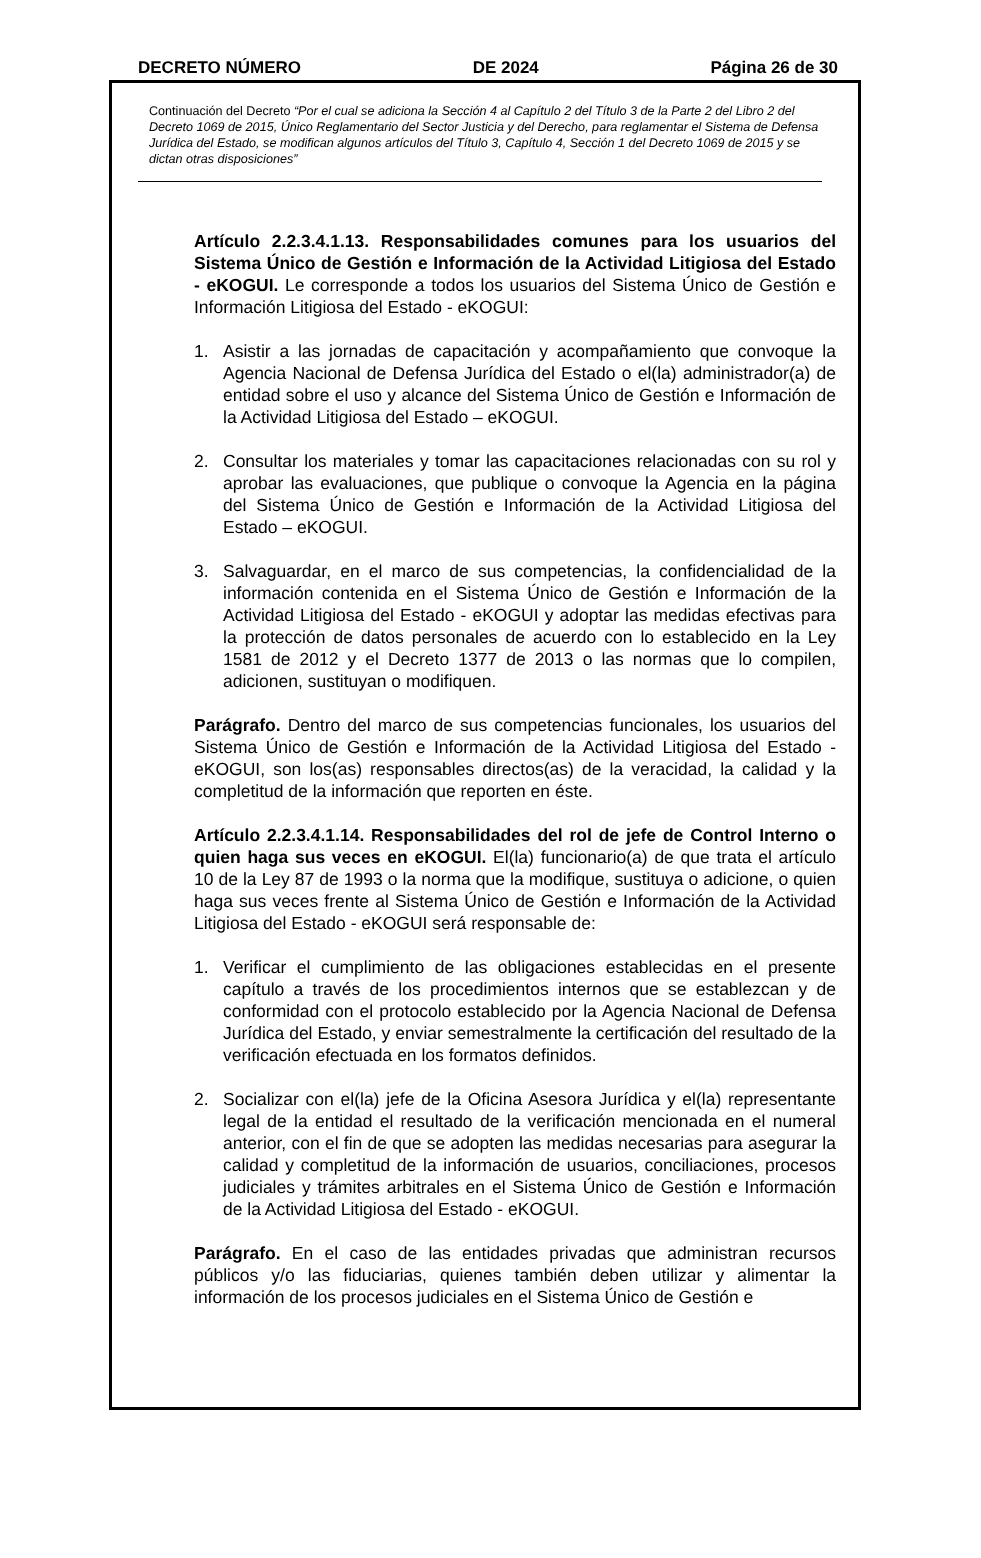DECRETO NÚMERO DE 2024 Página 26 de 30
Continuación del Decreto “Por el cual se adiciona la Sección 4 al Capítulo 2 del Título 3 de la Parte 2 del Libro 2 del Decreto 1069 de 2015, Único Reglamentario del Sector Justicia y del Derecho, para reglamentar el Sistema de Defensa Jurídica del Estado, se modifican algunos artículos del Título 3, Capítulo 4, Sección 1 del Decreto 1069 de 2015 y se dictan otras disposiciones”
Artículo 2.2.3.4.1.13. Responsabilidades comunes para los usuarios del Sistema Único de Gestión e Información de la Actividad Litigiosa del Estado - eKOGUI. Le corresponde a todos los usuarios del Sistema Único de Gestión e Información Litigiosa del Estado - eKOGUI:
1. Asistir a las jornadas de capacitación y acompañamiento que convoque la Agencia Nacional de Defensa Jurídica del Estado o el(la) administrador(a) de entidad sobre el uso y alcance del Sistema Único de Gestión e Información de la Actividad Litigiosa del Estado – eKOGUI.
2. Consultar los materiales y tomar las capacitaciones relacionadas con su rol y aprobar las evaluaciones, que publique o convoque la Agencia en la página del Sistema Único de Gestión e Información de la Actividad Litigiosa del Estado – eKOGUI.
3. Salvaguardar, en el marco de sus competencias, la confidencialidad de la información contenida en el Sistema Único de Gestión e Información de la Actividad Litigiosa del Estado - eKOGUI y adoptar las medidas efectivas para la protección de datos personales de acuerdo con lo establecido en la Ley 1581 de 2012 y el Decreto 1377 de 2013 o las normas que lo compilen, adicionen, sustituyan o modifiquen.
Parágrafo. Dentro del marco de sus competencias funcionales, los usuarios del Sistema Único de Gestión e Información de la Actividad Litigiosa del Estado - eKOGUI, son los(as) responsables directos(as) de la veracidad, la calidad y la completitud de la información que reporten en éste.
Artículo 2.2.3.4.1.14. Responsabilidades del rol de jefe de Control Interno o quien haga sus veces en eKOGUI. El(la) funcionario(a) de que trata el artículo 10 de la Ley 87 de 1993 o la norma que la modifique, sustituya o adicione, o quien haga sus veces frente al Sistema Único de Gestión e Información de la Actividad Litigiosa del Estado - eKOGUI será responsable de:
1. Verificar el cumplimiento de las obligaciones establecidas en el presente capítulo a través de los procedimientos internos que se establezcan y de conformidad con el protocolo establecido por la Agencia Nacional de Defensa Jurídica del Estado, y enviar semestralmente la certificación del resultado de la verificación efectuada en los formatos definidos.
2. Socializar con el(la) jefe de la Oficina Asesora Jurídica y el(la) representante legal de la entidad el resultado de la verificación mencionada en el numeral anterior, con el fin de que se adopten las medidas necesarias para asegurar la calidad y completitud de la información de usuarios, conciliaciones, procesos judiciales y trámites arbitrales en el Sistema Único de Gestión e Información de la Actividad Litigiosa del Estado - eKOGUI.
Parágrafo. En el caso de las entidades privadas que administran recursos públicos y/o las fiduciarias, quienes también deben utilizar y alimentar la información de los procesos judiciales en el Sistema Único de Gestión e